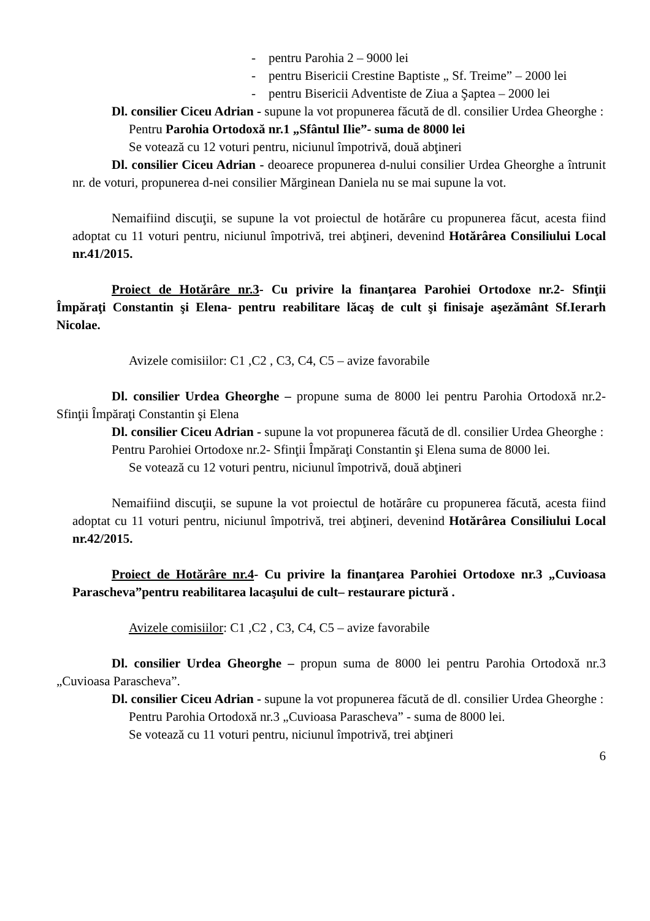- pentru Parohia 2 – 9000 lei
- pentru Bisericii Crestine Baptiste „ Sf. Treime” – 2000 lei
- pentru Bisericii Adventiste de Ziua a Şaptea – 2000 lei
Dl. consilier Ciceu Adrian - supune la vot propunerea făcută de dl. consilier Urdea Gheorghe :
Pentru Parohia Ortodoxă nr.1 „Sfântul Ilie”- suma de 8000 lei
Se votează cu 12 voturi pentru, niciunul împotrivă, două abţineri
Dl. consilier Ciceu Adrian - deoarece propunerea d-nului consilier Urdea Gheorghe a întrunit nr. de voturi, propunerea d-nei consilier Mărginean Daniela nu se mai supune la vot.
Nemaifiind discuţii, se supune la vot proiectul de hotărâre cu propunerea făcut, acesta fiind adoptat cu 11 voturi pentru, niciunul împotrivă, trei abţineri, devenind Hotărârea Consiliului Local nr.41/2015.
Proiect de Hotărâre nr.3- Cu privire la finanţarea Parohiei Ortodoxe nr.2- Sfinţii Împăraţi Constantin şi Elena- pentru reabilitare lăcaş de cult şi finisaje aşezământ Sf.Ierarh Nicolae.
Avizele comisiilor: C1 ,C2 , C3, C4, C5 – avize favorabile
Dl. consilier Urdea Gheorghe – propune suma de 8000 lei pentru Parohia Ortodoxă nr.2- Sfinţii Împăraţi Constantin şi Elena
Dl. consilier Ciceu Adrian - supune la vot propunerea făcută de dl. consilier Urdea Gheorghe :
Pentru Parohiei Ortodoxe nr.2- Sfinţii Împăraţi Constantin şi Elena suma de 8000 lei.
Se votează cu 12 voturi pentru, niciunul împotrivă, două abţineri
Nemaifiind discuţii, se supune la vot proiectul de hotărâre cu propunerea făcută, acesta fiind adoptat cu 11 voturi pentru, niciunul împotrivă, trei abţineri, devenind Hotărârea Consiliului Local nr.42/2015.
Proiect de Hotărâre nr.4- Cu privire la finanţarea Parohiei Ortodoxe nr.3 „Cuvioasa Parascheva”pentru reabilitarea lacaşului de cult– restaurare pictură .
Avizele comisiilor: C1 ,C2 , C3, C4, C5 – avize favorabile
Dl. consilier Urdea Gheorghe – propun suma de 8000 lei pentru Parohia Ortodoxă nr.3 „Cuvioasa Parascheva”.
Dl. consilier Ciceu Adrian - supune la vot propunerea făcută de dl. consilier Urdea Gheorghe :
Pentru Parohia Ortodoxă nr.3 „Cuvioasa Parascheva” - suma de 8000 lei.
Se votează cu 11 voturi pentru, niciunul împotrivă, trei abţineri
6